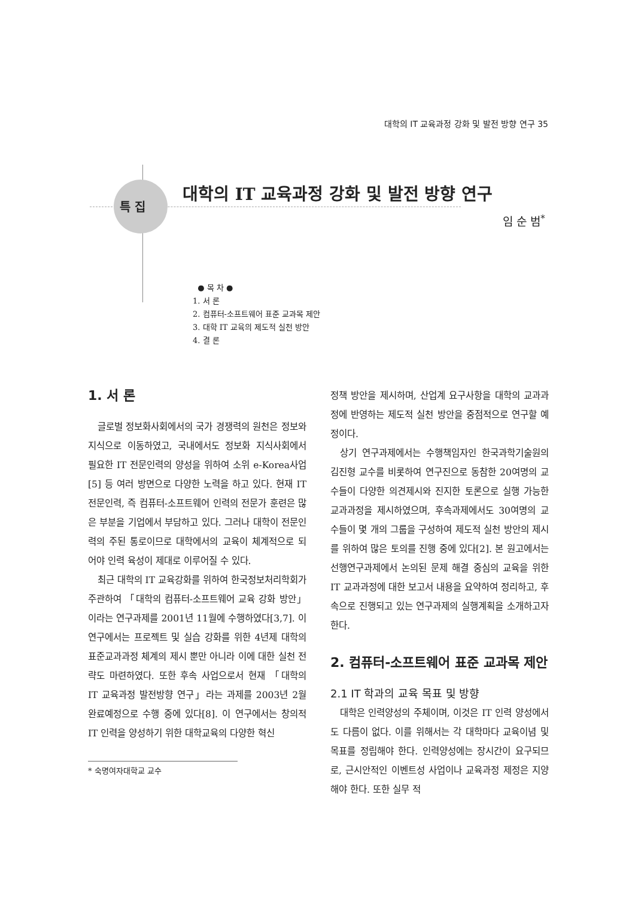대학의 IT 교육과정 강화 및 발전 방향 연구 35
특 집
대학의 IT 교육과정 강화 및 발전 방향 연구
임 순 범<sup>*</sup>
● 목 차 ●
1. 서 론
2. 컴퓨터-소프트웨어 표준 교과목 제안
3. 대학 IT 교육의 제도적 실천 방안
4. 결 론
1. 서 론
글로벌 정보화사회에서의 국가 경쟁력의 원천은 정보와 지식으로 이동하였고, 국내에서도 정보화 지식사회에서 필요한 IT 전문인력의 양성을 위하여 소위 e-Korea사업[5] 등 여러 방면으로 다양한 노력을 하고 있다. 현재 IT 전문인력, 즉 컴퓨터-소프트웨어 인력의 전문가 훈련은 많은 부분을 기업에서 부담하고 있다. 그러나 대학이 전문인력의 주된 통로이므로 대학에서의 교육이 체계적으로 되어야 인력 육성이 제대로 이루어질 수 있다.
최근 대학의 IT 교육강화를 위하여 한국정보처리학회가 주관하여 「대학의 컴퓨터-소프트웨어 교육 강화 방안」이라는 연구과제를 2001년 11월에 수행하였다[3,7]. 이 연구에서는 프로젝트 및 실습 강화를 위한 4년제 대학의 표준교과과정 체계의 제시 뿐만 아니라 이에 대한 실천 전략도 마련하였다. 또한 후속 사업으로서 현재 「대학의 IT 교육과정 발전방향 연구」라는 과제를 2003년 2월 완료예정으로 수행 중에 있다[8]. 이 연구에서는 창의적 IT 인력을 양성하기 위한 대학교육의 다양한 혁신
* 숙명여자대학교 교수
정책 방안을 제시하며, 산업계 요구사항을 대학의 교과과정에 반영하는 제도적 실천 방안을 중점적으로 연구할 예정이다.
상기 연구과제에서는 수행책임자인 한국과학기술원의 김진형 교수를 비롯하여 연구진으로 동참한 20여명의 교수들이 다양한 의견제시와 진지한 토론으로 실행 가능한 교과과정을 제시하였으며, 후속과제에서도 30여명의 교수들이 몇 개의 그룹을 구성하여 제도적 실천 방안의 제시를 위하여 많은 토의를 진행 중에 있다[2]. 본 원고에서는 선행연구과제에서 논의된 문제 해결 중심의 교육을 위한 IT 교과과정에 대한 보고서 내용을 요약하여 정리하고, 후속으로 진행되고 있는 연구과제의 실행계획을 소개하고자 한다.
2. 컴퓨터-소프트웨어 표준 교과목 제안
2.1 IT 학과의 교육 목표 및 방향
대학은 인력양성의 주체이며, 이것은 IT 인력 양성에서도 다름이 없다. 이를 위해서는 각 대학마다 교육이념 및 목표를 정립해야 한다. 인력양성에는 장시간이 요구되므로, 근시안적인 이벤트성 사업이나 교육과정 제정은 지양해야 한다. 또한 실무 적